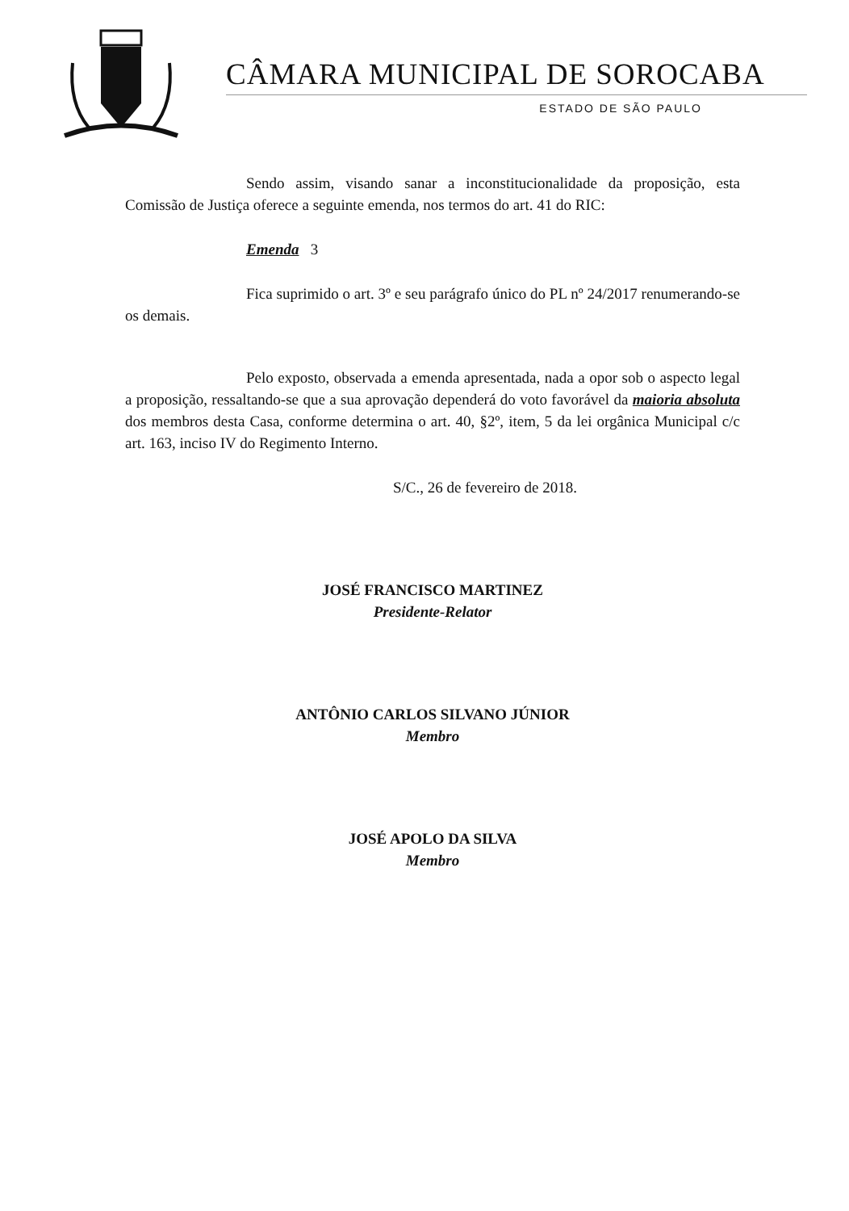CÂMARA MUNICIPAL DE SOROCABA
ESTADO DE SÃO PAULO
Sendo assim, visando sanar a inconstitucionalidade da proposição, esta Comissão de Justiça oferece a seguinte emenda, nos termos do art. 41 do RIC:
Emenda 3
Fica suprimido o art. 3º e seu parágrafo único do PL nº 24/2017 renumerando-se os demais.
Pelo exposto, observada a emenda apresentada, nada a opor sob o aspecto legal a proposição, ressaltando-se que a sua aprovação dependerá do voto favorável da maioria absoluta dos membros desta Casa, conforme determina o art. 40, §2º, item, 5 da lei orgânica Municipal c/c art. 163, inciso IV do Regimento Interno.
S/C., 26 de fevereiro de 2018.
JOSÉ FRANCISCO MARTINEZ
Presidente-Relator
ANTÔNIO CARLOS SILVANO JÚNIOR
Membro
JOSÉ APOLO DA SILVA
Membro